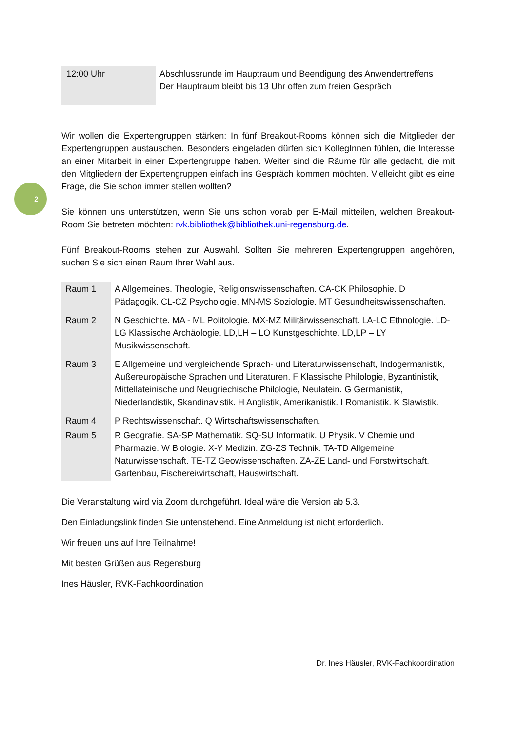2
| 12:00 Uhr | Abschlussrunde im Hauptraum und Beendigung des Anwendertreffens Der Hauptraum bleibt bis 13 Uhr offen zum freien Gespräch |
Wir wollen die Expertengruppen stärken: In fünf Breakout-Rooms können sich die Mitglieder der Expertengruppen austauschen. Besonders eingeladen dürfen sich KollegInnen fühlen, die Interesse an einer Mitarbeit in einer Expertengruppe haben. Weiter sind die Räume für alle gedacht, die mit den Mitgliedern der Expertengruppen einfach ins Gespräch kommen möchten. Vielleicht gibt es eine Frage, die Sie schon immer stellen wollten?
Sie können uns unterstützen, wenn Sie uns schon vorab per E-Mail mitteilen, welchen Breakout-Room Sie betreten möchten: rvk.bibliothek@bibliothek.uni-regensburg.de.
Fünf Breakout-Rooms stehen zur Auswahl. Sollten Sie mehreren Expertengruppen angehören, suchen Sie sich einen Raum Ihrer Wahl aus.
| Raum 1 | A Allgemeines. Theologie, Religionswissenschaften. CA-CK Philosophie. D Pädagogik. CL-CZ Psychologie. MN-MS Soziologie. MT Gesundheitswissenschaften. |
| Raum 2 | N Geschichte. MA - ML Politologie. MX-MZ Militärwissenschaft. LA-LC Ethnologie. LD-LG Klassische Archäologie. LD,LH – LO Kunstgeschichte. LD,LP – LY Musikwissenschaft. |
| Raum 3 | E Allgemeine und vergleichende Sprach- und Literaturwissenschaft, Indogermanistik, Außereuropäische Sprachen und Literaturen. F Klassische Philologie, Byzantinistik, Mittellateinische und Neugriechische Philologie, Neulatein. G Germanistik, Niederlandistik, Skandinavistik. H Anglistik, Amerikanistik. I Romanistik. K Slawistik. |
| Raum 4 | P Rechtswissenschaft. Q Wirtschaftswissenschaften. |
| Raum 5 | R Geografie. SA-SP Mathematik. SQ-SU Informatik. U Physik. V Chemie und Pharmazie. W Biologie. X-Y Medizin. ZG-ZS Technik. TA-TD Allgemeine Naturwissenschaft. TE-TZ Geowissenschaften. ZA-ZE Land- und Forstwirtschaft. Gartenbau, Fischereiwirtschaft, Hauswirtschaft. |
Die Veranstaltung wird via Zoom durchgeführt. Ideal wäre die Version ab 5.3.
Den Einladungslink finden Sie untenstehend. Eine Anmeldung ist nicht erforderlich.
Wir freuen uns auf Ihre Teilnahme!
Mit besten Grüßen aus Regensburg
Ines Häusler, RVK-Fachkoordination
Dr. Ines Häusler, RVK-Fachkoordination